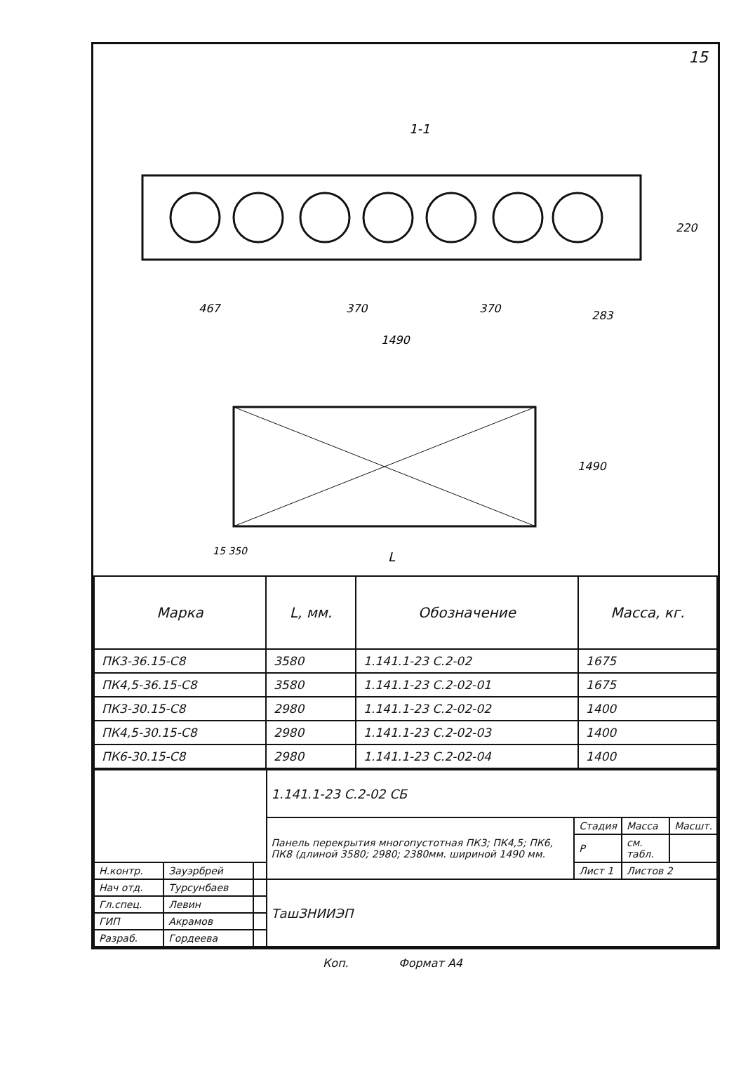15
1-1
467
370
370
283
1490
220
15 350
L
1490
| Марка | L, мм. | Обозначение | Масса, кг. |
| --- | --- | --- | --- |
| ПК3-36.15-С8 | 3580 | 1.141.1-23 С.2-02 | 1675 |
| ПК4,5-36.15-С8 | 3580 | 1.141.1-23 С.2-02-01 | 1675 |
| ПК3-30.15-С8 | 2980 | 1.141.1-23 С.2-02-02 | 1400 |
| ПК4,5-30.15-С8 | 2980 | 1.141.1-23 С.2-02-03 | 1400 |
| ПК6-30.15-С8 | 2980 | 1.141.1-23 С.2-02-04 | 1400 |
| | | | 1.141.1-23 С.2-02 СБ | | | |
| | | | Панель перекрытия многопустотная ПК3; ПК4,5; ПК6, ПК8 (длиной 3580; 2980; 2380мм. шириной 1490 мм. | Стадия | Масса | Масшт. |
| | | | | Р | см. табл. | |
| Н.контр. | Зауэрбрей | | | Лист 1 | Листов 2 | |
| Нач отд. | Турсунбаев | | ТашЗНИИЭП | | | |
| Гл.спец. | Левин | | | | | |
| ГИП | Акрамов | | | | | |
| Разраб. | Гордеева | | | | | |
Коп. Формат А4